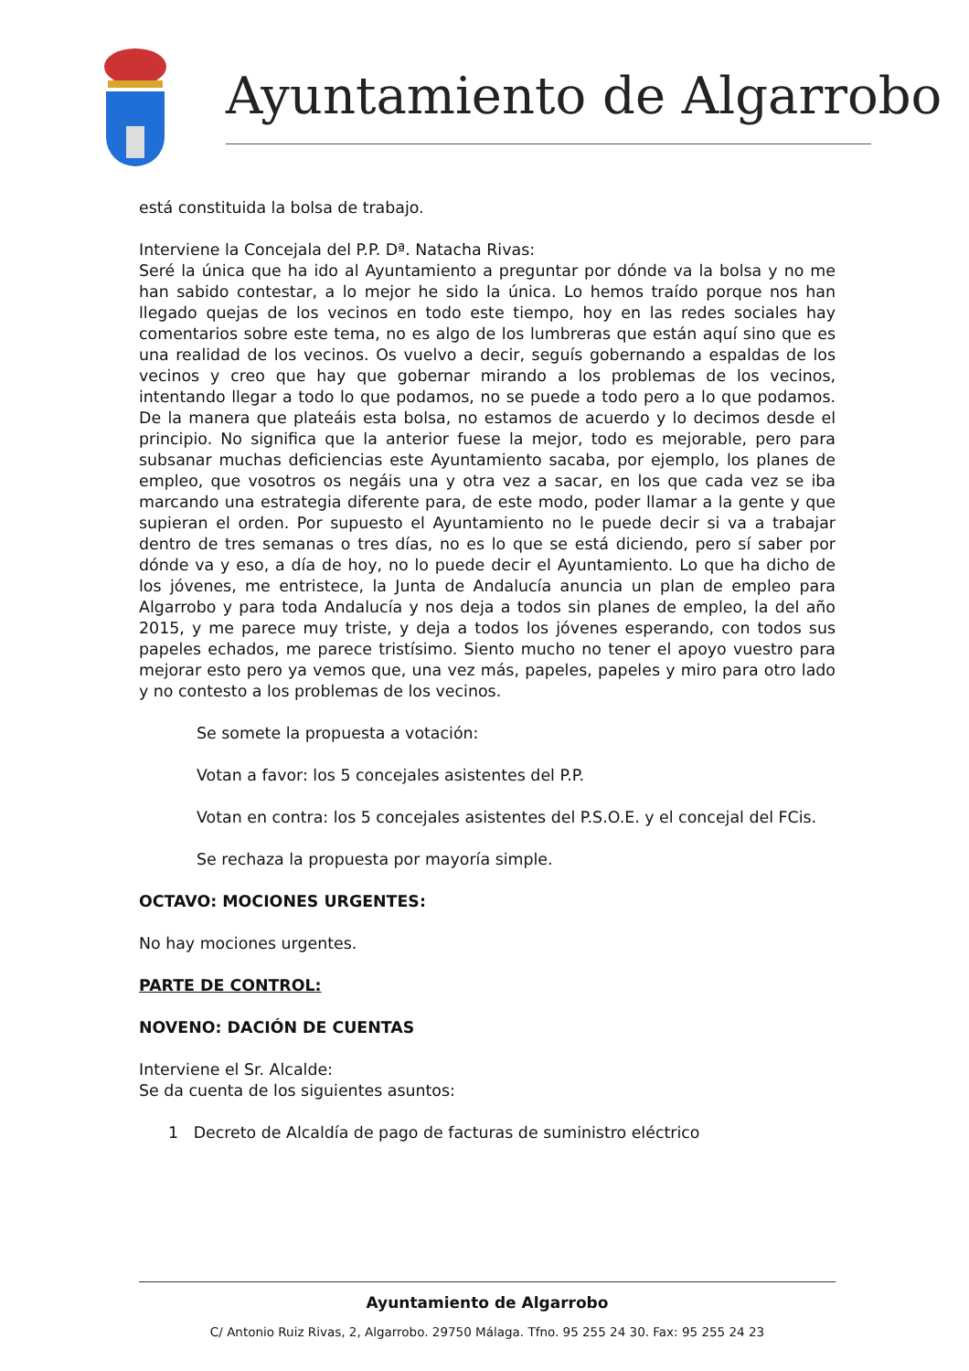Ayuntamiento de Algarrobo
está constituida la bolsa de trabajo.
Interviene la Concejala del P.P. Dª. Natacha Rivas:
Seré la única que ha ido al Ayuntamiento a preguntar por dónde va la bolsa y no me han sabido contestar, a lo mejor he sido la única. Lo hemos traído porque nos han llegado quejas de los vecinos en todo este tiempo, hoy en las redes sociales hay comentarios sobre este tema, no es algo de los lumbreras que están aquí sino que es una realidad de los vecinos. Os vuelvo a decir, seguís gobernando a espaldas de los vecinos y creo que hay que gobernar mirando a los problemas de los vecinos, intentando llegar a todo lo que podamos, no se puede a todo pero a lo que podamos. De la manera que plateáis esta bolsa, no estamos de acuerdo y lo decimos desde el principio. No significa que la anterior fuese la mejor, todo es mejorable, pero para subsanar muchas deficiencias este Ayuntamiento sacaba, por ejemplo, los planes de empleo, que vosotros os negáis una y otra vez a sacar, en los que cada vez se iba marcando una estrategia diferente para, de este modo, poder llamar a la gente y que supieran el orden. Por supuesto el Ayuntamiento no le puede decir si va a trabajar dentro de tres semanas o tres días, no es lo que se está diciendo, pero sí saber por dónde va y eso, a día de hoy, no lo puede decir el Ayuntamiento. Lo que ha dicho de los jóvenes, me entristece, la Junta de Andalucía anuncia un plan de empleo para Algarrobo y para toda Andalucía y nos deja a todos sin planes de empleo, la del año 2015, y me parece muy triste, y deja a todos los jóvenes esperando, con todos sus papeles echados, me parece tristísimo. Siento mucho no tener el apoyo vuestro para mejorar esto pero ya vemos que, una vez más, papeles, papeles y miro para otro lado y no contesto a los problemas de los vecinos.
Se somete la propuesta a votación:
Votan a favor: los 5 concejales asistentes del P.P.
Votan en contra: los 5 concejales asistentes del P.S.O.E. y el concejal del FCis.
Se rechaza la propuesta por mayoría simple.
OCTAVO: MOCIONES URGENTES:
No hay mociones urgentes.
PARTE DE CONTROL:
NOVENO: DACIÓN DE CUENTAS
Interviene el Sr. Alcalde:
Se da cuenta de los siguientes asuntos:
1 Decreto de Alcaldía de pago de facturas de suministro eléctrico
Ayuntamiento de Algarrobo
C/ Antonio Ruiz Rivas, 2, Algarrobo. 29750 Málaga. Tfno. 95 255 24 30. Fax: 95 255 24 23